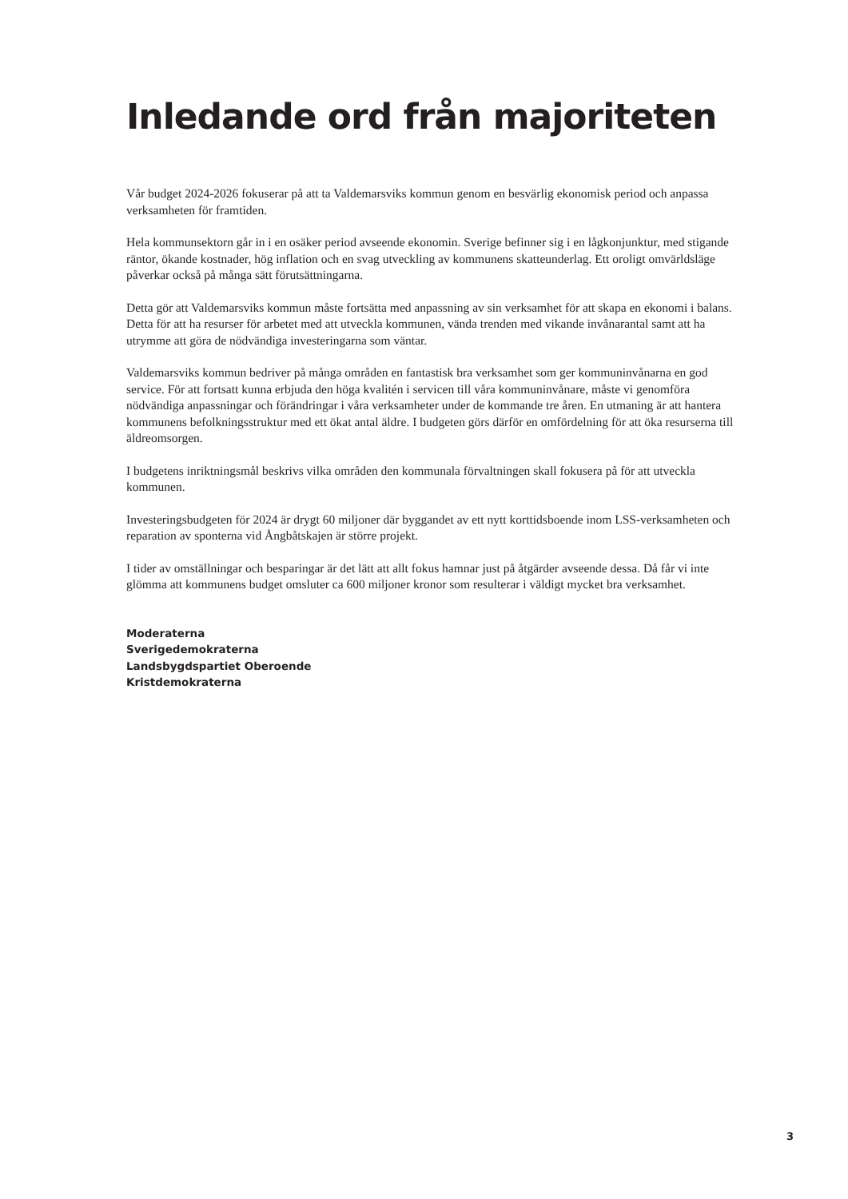Inledande ord från majoriteten
Vår budget 2024-2026 fokuserar på att ta Valdemarsviks kommun genom en besvärlig ekonomisk period och anpassa verksamheten för framtiden.
Hela kommunsektorn går in i en osäker period avseende ekonomin. Sverige befinner sig i en lågkonjunktur, med stigande räntor, ökande kostnader, hög inflation och en svag utveckling av kommunens skatteunderlag. Ett oroligt omvärldsläge påverkar också på många sätt förutsättningarna.
Detta gör att Valdemarsviks kommun måste fortsätta med anpassning av sin verksamhet för att skapa en ekonomi i balans. Detta för att ha resurser för arbetet med att utveckla kommunen, vända trenden med vikande invånarantal samt att ha utrymme att göra de nödvändiga investeringarna som väntar.
Valdemarsviks kommun bedriver på många områden en fantastisk bra verksamhet som ger kommuninvånarna en god service. För att fortsatt kunna erbjuda den höga kvalitén i servicen till våra kommuninvånare, måste vi genomföra nödvändiga anpassningar och förändringar i våra verksamheter under de kommande tre åren. En utmaning är att hantera kommunens befolkningsstruktur med ett ökat antal äldre. I budgeten görs därför en omfördelning för att öka resurserna till äldreomsorgen.
I budgetens inriktningsmål beskrivs vilka områden den kommunala förvaltningen skall fokusera på för att utveckla kommunen.
Investeringsbudgeten för 2024 är drygt 60 miljoner där byggandet av ett nytt korttidsboende inom LSS-verksamheten och reparation av sponterna vid Ångbåtskajen är större projekt.
I tider av omställningar och besparingar är det lätt att allt fokus hamnar just på åtgärder avseende dessa. Då får vi inte glömma att kommunens budget omsluter ca 600 miljoner kronor som resulterar i väldigt mycket bra verksamhet.
Moderaterna
Sverigedemokraterna
Landsbygdspartiet Oberoende
Kristdemokraterna
3